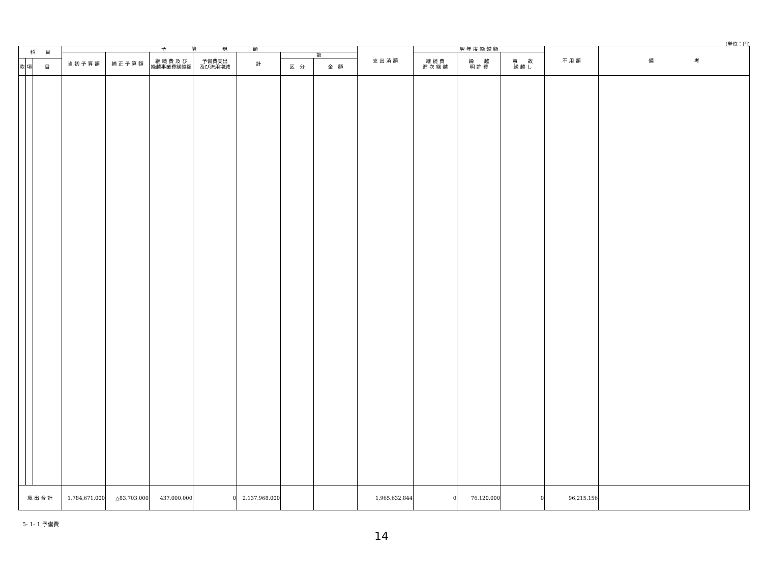(単位：円)
| 科 目 | | | 予 算 現 額 | | | | | | | 支 出 済 額 | 翌 年 度 繰 越 額 | | | 不 用 額 | 備 考 |
| --- | --- | --- | --- | --- | --- | --- | --- | --- | --- | --- | --- | --- | --- | --- | --- |
| | | | 当 初 予 算 額 | 補 正 予 算 額 | 継 続 費 及 び 繰越事業費繰越額 | 予備費支出 及び流用増減 | 計 | 節 | | | 継 続 費 逓 次 繰 越 | 繰 越 明 許 費 | 事 故 繰 越 し | | |
| 款 | 項 | 目 | | | | | | 区 分 | 金 額 | | | | | | |
| 歳 出 合 計 | | | 1,784,671,000 | △83,703,000 | 437,000,000 | 0 | 2,137,968,000 | | | 1,965,632,844 | 0 | 76,120,000 | 0 | 96,215,156 | |
5- 1- 1 予備費
14